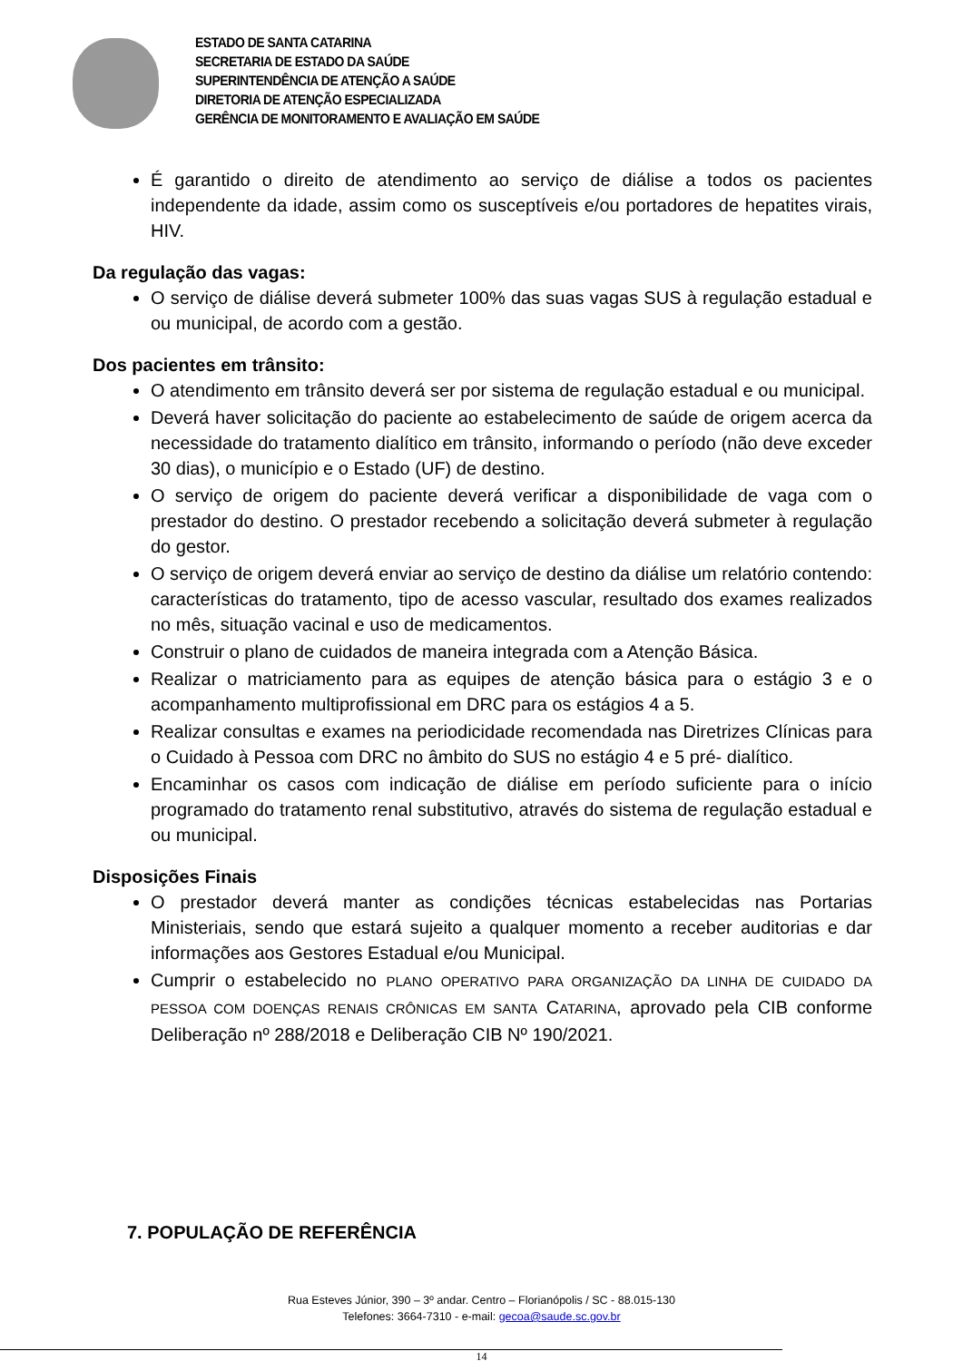ESTADO DE SANTA CATARINA
SECRETARIA DE ESTADO DA SAÚDE
SUPERINTENDÊNCIA DE ATENÇÃO A SAÚDE
DIRETORIA DE ATENÇÃO ESPECIALIZADA
GERÊNCIA DE MONITORAMENTO E AVALIAÇÃO EM SAÚDE
É garantido o direito de atendimento ao serviço de diálise a todos os pacientes independente da idade, assim como os susceptíveis e/ou portadores de hepatites virais, HIV.
Da regulação das vagas:
O serviço de diálise deverá submeter 100% das suas vagas SUS à regulação estadual e ou municipal, de acordo com a gestão.
Dos pacientes em trânsito:
O atendimento em trânsito deverá ser por sistema de regulação estadual e ou municipal.
Deverá haver solicitação do paciente ao estabelecimento de saúde de origem acerca da necessidade do tratamento dialítico em trânsito, informando o período (não deve exceder 30 dias), o município e o Estado (UF) de destino.
O serviço de origem do paciente deverá verificar a disponibilidade de vaga com o prestador do destino. O prestador recebendo a solicitação deverá submeter à regulação do gestor.
O serviço de origem deverá enviar ao serviço de destino da diálise um relatório contendo: características do tratamento, tipo de acesso vascular, resultado dos exames realizados no mês, situação vacinal e uso de medicamentos.
Construir o plano de cuidados de maneira integrada com a Atenção Básica.
Realizar o matriciamento para as equipes de atenção básica para o estágio 3 e o acompanhamento multiprofissional em DRC para os estágios 4 a 5.
Realizar consultas e exames na periodicidade recomendada nas Diretrizes Clínicas para o Cuidado à Pessoa com DRC no âmbito do SUS no estágio 4 e 5 pré- dialítico.
Encaminhar os casos com indicação de diálise em período suficiente para o início programado do tratamento renal substitutivo, através do sistema de regulação estadual e ou municipal.
Disposições Finais
O prestador deverá manter as condições técnicas estabelecidas nas Portarias Ministeriais, sendo que estará sujeito a qualquer momento a receber auditorias e dar informações aos Gestores Estadual e/ou Municipal.
Cumprir o estabelecido no PLANO OPERATIVO PARA ORGANIZAÇÃO DA LINHA DE CUIDADO DA PESSOA COM DOENÇAS RENAIS CRÔNICAS EM SANTA CATARINA, aprovado pela CIB conforme Deliberação nº 288/2018 e Deliberação CIB Nº 190/2021.
7. POPULAÇÃO DE REFERÊNCIA
Rua Esteves Júnior, 390 – 3º andar. Centro – Florianópolis / SC - 88.015-130
Telefones: 3664-7310 - e-mail: gecoa@saude.sc.gov.br
14